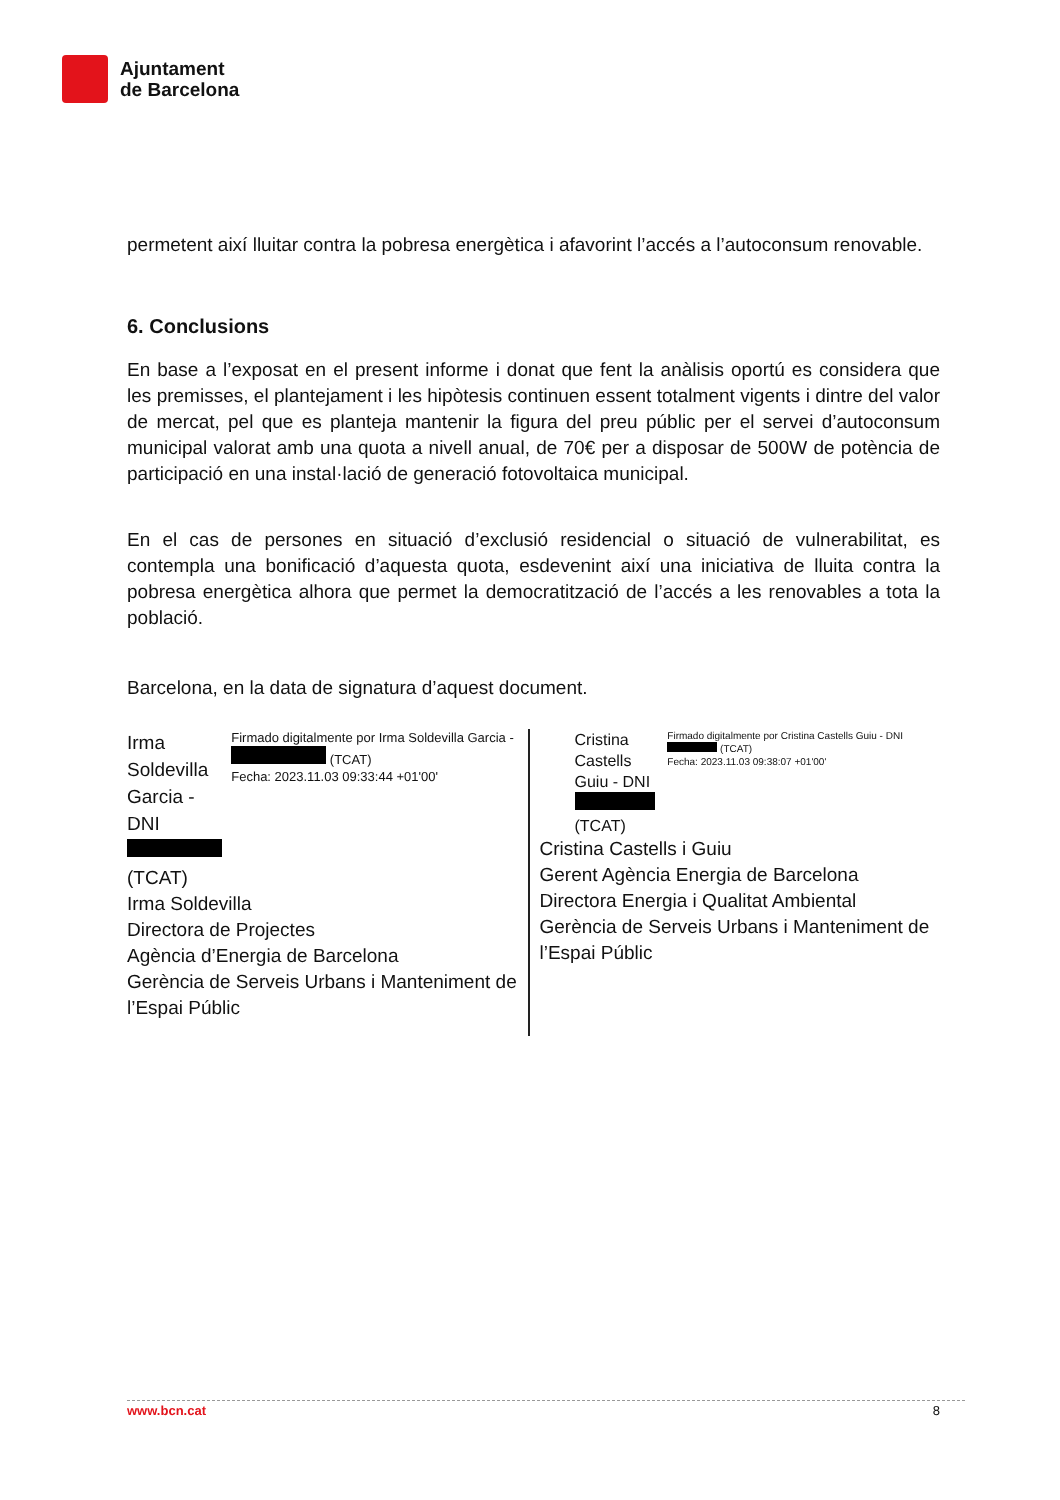Ajuntament
de Barcelona
permetent així lluitar contra la pobresa energètica i afavorint l’accés a l’autoconsum renovable.
6. Conclusions
En base a l’exposat en el present informe i donat que fent la anàlisis oportú es considera que les premisses, el plantejament i les hipòtesis continuen essent totalment vigents i dintre del valor de mercat, pel que es planteja mantenir la figura del preu públic per el servei d’autoconsum municipal valorat amb una quota a nivell anual, de 70€ per a disposar de 500W de potència de participació en una instal·lació de generació fotovoltaica municipal.
En el cas de persones en situació d’exclusió residencial o situació de vulnerabilitat, es contempla una bonificació d’aquesta quota, esdevenint així una iniciativa de lluita contra la pobresa energètica alhora que permet la democratització de l’accés a les renovables a tota la població.
Barcelona, en la data de signatura d’aquest document.
Irma Soldevilla Garcia - DNI (TCAT)
Firmado digitalmente por Irma Soldevilla Garcia - (TCAT)
Fecha: 2023.11.03 09:33:44 +01'00'
Irma Soldevilla
Directora de Projectes
Agència d’Energia de Barcelona
Gerència de Serveis Urbans i Manteniment de l’Espai Públic
Cristina Castells Guiu - DNI (TCAT)
Firmado digitalmente por Cristina Castells Guiu - DNI (TCAT)
Fecha: 2023.11.03 09:38:07 +01'00'
Cristina Castells i Guiu
Gerent Agència Energia de Barcelona
Directora Energia i Qualitat Ambiental
Gerència de Serveis Urbans i Manteniment de l’Espai Públic
www.bcn.cat 8